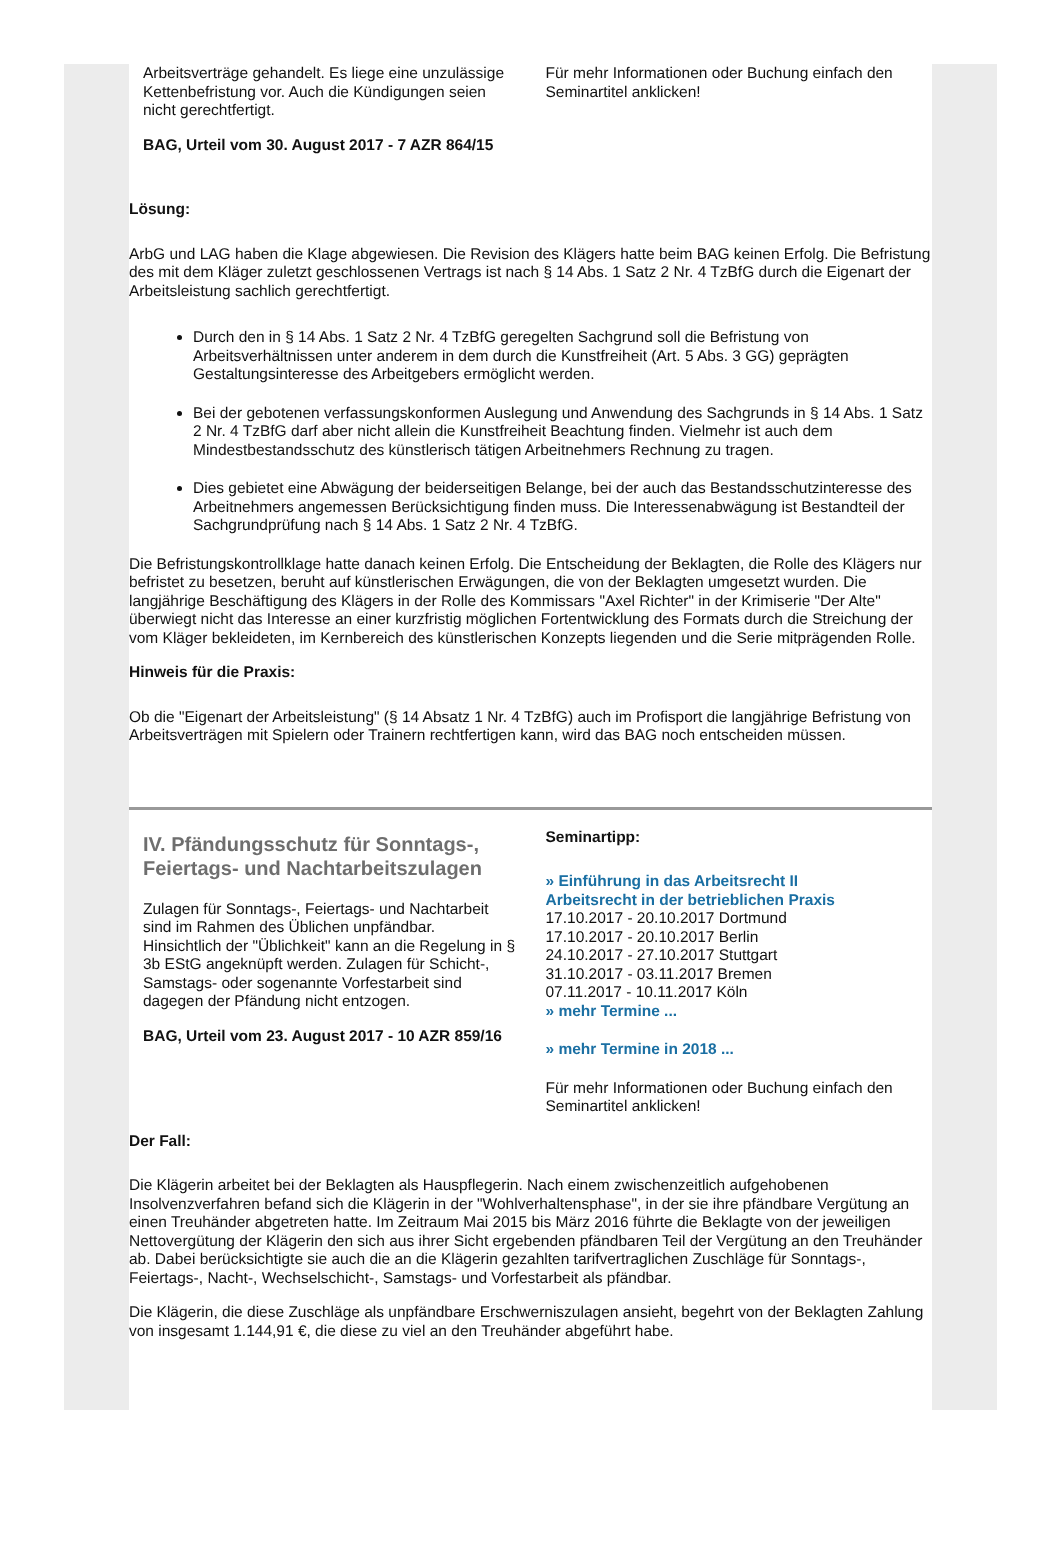Arbeitsverträge gehandelt. Es liege eine unzulässige Kettenbefristung vor. Auch die Kündigungen seien nicht gerechtfertigt.
BAG, Urteil vom 30. August 2017 - 7 AZR 864/15
Für mehr Informationen oder Buchung einfach den Seminartitel anklicken!
Lösung:
ArbG und LAG haben die Klage abgewiesen. Die Revision des Klägers hatte beim BAG keinen Erfolg. Die Befristung des mit dem Kläger zuletzt geschlossenen Vertrags ist nach § 14 Abs. 1 Satz 2 Nr. 4 TzBfG durch die Eigenart der Arbeitsleistung sachlich gerechtfertigt.
Durch den in § 14 Abs. 1 Satz 2 Nr. 4 TzBfG geregelten Sachgrund soll die Befristung von Arbeitsverhältnissen unter anderem in dem durch die Kunstfreiheit (Art. 5 Abs. 3 GG) geprägten Gestaltungsinteresse des Arbeitgebers ermöglicht werden.
Bei der gebotenen verfassungskonformen Auslegung und Anwendung des Sachgrunds in § 14 Abs. 1 Satz 2 Nr. 4 TzBfG darf aber nicht allein die Kunstfreiheit Beachtung finden. Vielmehr ist auch dem Mindestbestandsschutz des künstlerisch tätigen Arbeitnehmers Rechnung zu tragen.
Dies gebietet eine Abwägung der beiderseitigen Belange, bei der auch das Bestandsschutzinteresse des Arbeitnehmers angemessen Berücksichtigung finden muss. Die Interessenabwägung ist Bestandteil der Sachgrundprüfung nach § 14 Abs. 1 Satz 2 Nr. 4 TzBfG.
Die Befristungskontrollklage hatte danach keinen Erfolg. Die Entscheidung der Beklagten, die Rolle des Klägers nur befristet zu besetzen, beruht auf künstlerischen Erwägungen, die von der Beklagten umgesetzt wurden. Die langjährige Beschäftigung des Klägers in der Rolle des Kommissars "Axel Richter" in der Krimiserie "Der Alte" überwiegt nicht das Interesse an einer kurzfristig möglichen Fortentwicklung des Formats durch die Streichung der vom Kläger bekleideten, im Kernbereich des künstlerischen Konzepts liegenden und die Serie mitprägenden Rolle.
Hinweis für die Praxis:
Ob die "Eigenart der Arbeitsleistung" (§ 14 Absatz 1 Nr. 4 TzBfG) auch im Profisport die langjährige Befristung von Arbeitsverträgen mit Spielern oder Trainern rechtfertigen kann, wird das BAG noch entscheiden müssen.
IV. Pfändungsschutz für Sonntags-, Feiertags- und Nachtarbeitszulagen
Zulagen für Sonntags-, Feiertags- und Nachtarbeit sind im Rahmen des Üblichen unpfändbar. Hinsichtlich der "Üblichkeit" kann an die Regelung in § 3b EStG angeknüpft werden. Zulagen für Schicht-, Samstags- oder sogenannte Vorfestarbeit sind dagegen der Pfändung nicht entzogen.
BAG, Urteil vom 23. August 2017 - 10 AZR 859/16
Seminartipp:
» Einführung in das Arbeitsrecht II
Arbeitsrecht in der betrieblichen Praxis
17.10.2017 - 20.10.2017 Dortmund
17.10.2017 - 20.10.2017 Berlin
24.10.2017 - 27.10.2017 Stuttgart
31.10.2017 - 03.11.2017 Bremen
07.11.2017 - 10.11.2017 Köln
» mehr Termine ...
» mehr Termine in 2018 ...
Für mehr Informationen oder Buchung einfach den Seminartitel anklicken!
Der Fall:
Die Klägerin arbeitet bei der Beklagten als Hauspflegerin. Nach einem zwischenzeitlich aufgehobenen Insolvenzverfahren befand sich die Klägerin in der "Wohlverhaltensphase", in der sie ihre pfändbare Vergütung an einen Treuhänder abgetreten hatte. Im Zeitraum Mai 2015 bis März 2016 führte die Beklagte von der jeweiligen Nettovergütung der Klägerin den sich aus ihrer Sicht ergebenden pfändbaren Teil der Vergütung an den Treuhänder ab. Dabei berücksichtigte sie auch die an die Klägerin gezahlten tarifvertraglichen Zuschläge für Sonntags-, Feiertags-, Nacht-, Wechselschicht-, Samstags- und Vorfestarbeit als pfändbar.
Die Klägerin, die diese Zuschläge als unpfändbare Erschwerniszulagen ansieht, begehrt von der Beklagten Zahlung von insgesamt 1.144,91 €, die diese zu viel an den Treuhänder abgeführt habe.